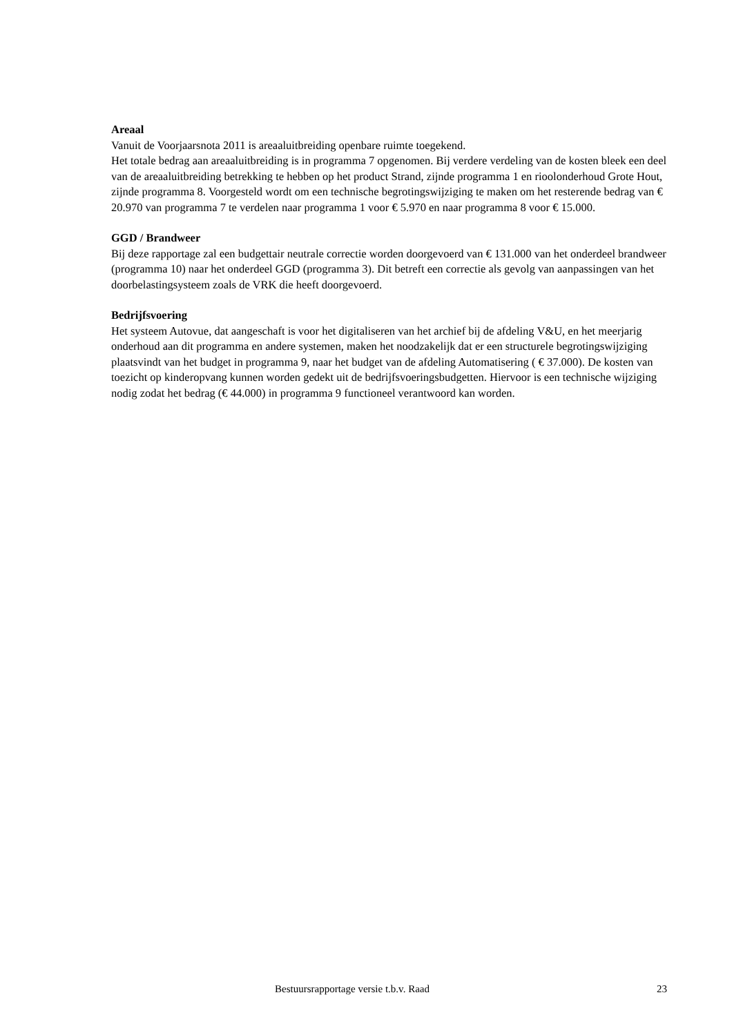Areaal
Vanuit de Voorjaarsnota 2011 is areaaluitbreiding openbare ruimte toegekend.
Het totale bedrag aan areaaluitbreiding is in programma 7 opgenomen. Bij verdere verdeling van de kosten bleek een deel van de areaaluitbreiding betrekking te hebben op het product Strand, zijnde programma 1 en rioolonderhoud Grote Hout, zijnde programma 8. Voorgesteld wordt om een technische begrotingswijziging te maken om het resterende bedrag van € 20.970 van programma 7 te verdelen naar programma 1 voor € 5.970 en naar programma 8 voor € 15.000.
GGD / Brandweer
Bij deze rapportage zal een budgettair neutrale correctie worden doorgevoerd van € 131.000 van het onderdeel brandweer (programma 10) naar het onderdeel GGD (programma 3). Dit betreft een correctie als gevolg van aanpassingen van het doorbelastingsysteem zoals de VRK die heeft doorgevoerd.
Bedrijfsvoering
Het systeem Autovue, dat aangeschaft is voor het digitaliseren van het archief bij de afdeling V&U, en het meerjarig onderhoud aan dit programma en andere systemen, maken het noodzakelijk dat er een structurele begrotingswijziging plaatsvindt van het budget in programma 9, naar het budget van de afdeling Automatisering ( € 37.000). De kosten van toezicht op kinderopvang kunnen worden gedekt uit de bedrijfsvoeringsbudgetten. Hiervoor is een technische wijziging nodig zodat het bedrag (€ 44.000) in programma 9 functioneel verantwoord kan worden.
Bestuursrapportage versie t.b.v. Raad 23